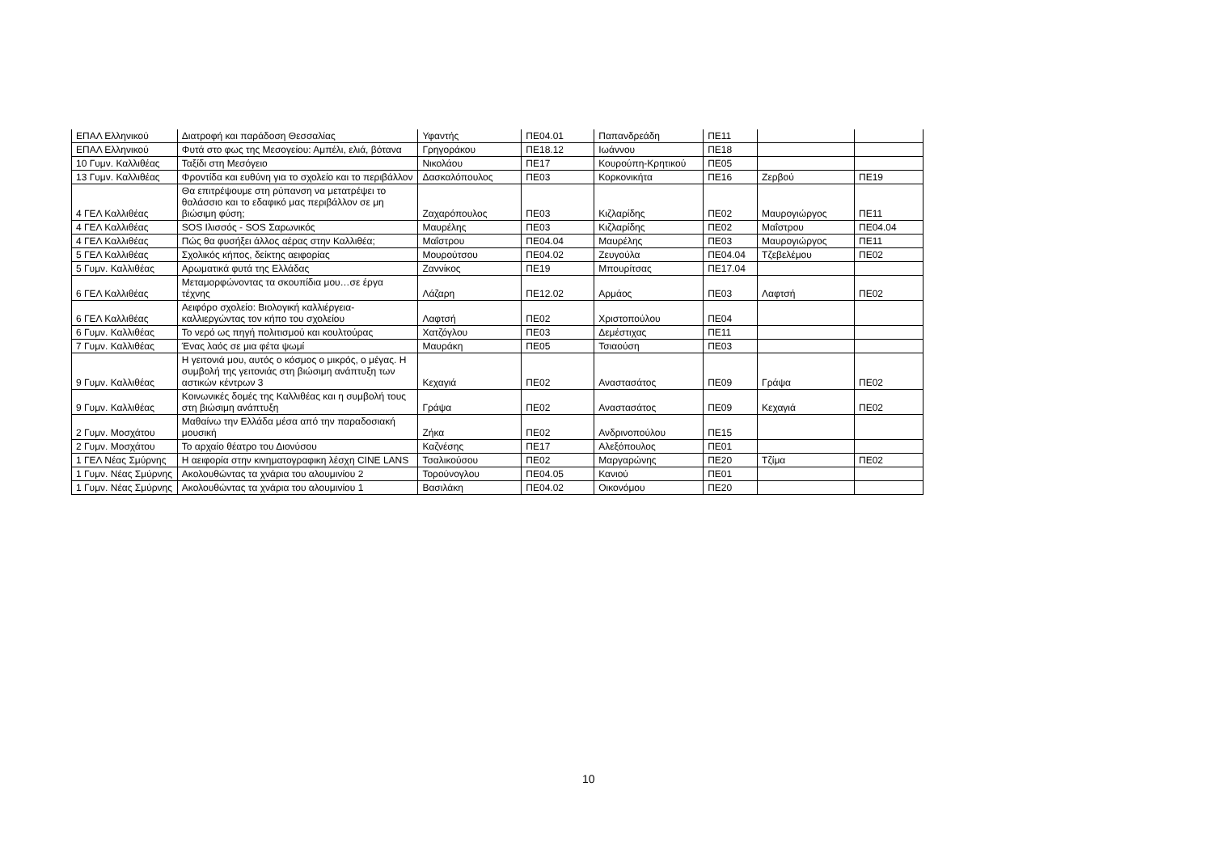| ΕΠΑΛ Ελληνικού | Διατροφή και παράδοση Θεσσαλίας | Υφαντής | ΠΕ04.01 | Παπανδρεάδη | ΠΕ11 | | |
| ΕΠΑΛ Ελληνικού | Φυτά στο φως της Μεσογείου: Αμπέλι, ελιά, βότανα | Γρηγοράκου | ΠΕ18.12 | Ιωάννου | ΠΕ18 | | |
| 10 Γυμν. Καλλιθέας | Ταξίδι στη Μεσόγειο | Νικολάου | ΠΕ17 | Κουρούπη-Κρητικού | ΠΕ05 | | |
| 13 Γυμν. Καλλιθέας | Φροντίδα και ευθύνη για το σχολείο και το περιβάλλον | Δασκαλόπουλος | ΠΕ03 | Κορκονικήτα | ΠΕ16 | Ζερβού | ΠΕ19 |
| 4 ΓΕΛ Καλλιθέας | Θα επιτρέψουμε στη ρύπανση να μετατρέψει το θαλάσσιο και το εδαφικό μας περιβάλλον σε μη βιώσιμη φύση; | Ζαχαρόπουλος | ΠΕ03 | Κιζλαρίδης | ΠΕ02 | Μαυρογιώργος | ΠΕ11 |
| 4 ΓΕΛ Καλλιθέας | SOS Ιλισσός - SOS Σαρωνικός | Μαυρέλης | ΠΕ03 | Κιζλαρίδης | ΠΕ02 | Μαΐστρου | ΠΕ04.04 |
| 4 ΓΕΛ Καλλιθέας | Πώς θα φυσήξει άλλος αέρας στην Καλλιθέα; | Μαΐστρου | ΠΕ04.04 | Μαυρέλης | ΠΕ03 | Μαυρογιώργος | ΠΕ11 |
| 5 ΓΕΛ Καλλιθέας | Σχολικός κήπος, δείκτης αειφορίας | Μουρούτσου | ΠΕ04.02 | Ζευγούλα | ΠΕ04.04 | Τζεβελέμου | ΠΕ02 |
| 5 Γυμν. Καλλιθέας | Αρωματικά φυτά της Ελλάδας | Ζαννίκος | ΠΕ19 | Μπουρίτσας | ΠΕ17.04 | | |
| 6 ΓΕΛ Καλλιθέας | Μεταμορφώνοντας τα σκουπίδια μου…σε έργα τέχνης | Λάζαρη | ΠΕ12.02 | Αρμάος | ΠΕ03 | Λαφτσή | ΠΕ02 |
| 6 ΓΕΛ Καλλιθέας | Αειφόρο σχολείο: Βιολογική καλλιέργεια-καλλιεργώντας τον κήπο του σχολείου | Λαφτσή | ΠΕ02 | Χριστοπούλου | ΠΕ04 | | |
| 6 Γυμν. Καλλιθέας | Το νερό ως πηγή πολιτισμού και κουλτούρας | Χατζόγλου | ΠΕ03 | Δεμέστιχας | ΠΕ11 | | |
| 7 Γυμν. Καλλιθέας | Ένας λαός σε μια φέτα ψωμί | Μαυράκη | ΠΕ05 | Τσιαούση | ΠΕ03 | | |
| 9 Γυμν. Καλλιθέας | Η γειτονιά μου, αυτός ο κόσμος ο μικρός, ο μέγας. Η συμβολή της γειτονιάς στη βιώσιμη ανάπτυξη των αστικών κέντρων 3 | Κεχαγιά | ΠΕ02 | Αναστασάτος | ΠΕ09 | Γράψα | ΠΕ02 |
| 9 Γυμν. Καλλιθέας | Κοινωνικές δομές της Καλλιθέας και η συμβολή τους στη βιώσιμη ανάπτυξη | Γράψα | ΠΕ02 | Αναστασάτος | ΠΕ09 | Κεχαγιά | ΠΕ02 |
| 2 Γυμν. Μοσχάτου | Μαθαίνω την Ελλάδα μέσα από την παραδοσιακή μουσική | Ζήκα | ΠΕ02 | Ανδρινοπούλου | ΠΕ15 | | |
| 2 Γυμν. Μοσχάτου | Το αρχαίο θέατρο του Διονύσου | Καζνέσης | ΠΕ17 | Αλεξόπουλος | ΠΕ01 | | |
| 1 ΓΕΛ Νέας Σμύρνης | Η αειφορία στην κινηματογραφικη λέσχη CINE LANS | Τσαλικούσου | ΠΕ02 | Μαργαρώνης | ΠΕ20 | Τζίμα | ΠΕ02 |
| 1 Γυμν. Νέας Σμύρνης | Ακολουθώντας τα χνάρια του αλουμινίου 2 | Τορούνογλου | ΠΕ04.05 | Κανιού | ΠΕ01 | | |
| 1 Γυμν. Νέας Σμύρνης | Ακολουθώντας τα χνάρια του αλουμινίου 1 | Βασιλάκη | ΠΕ04.02 | Οικονόμου | ΠΕ20 | | |
10